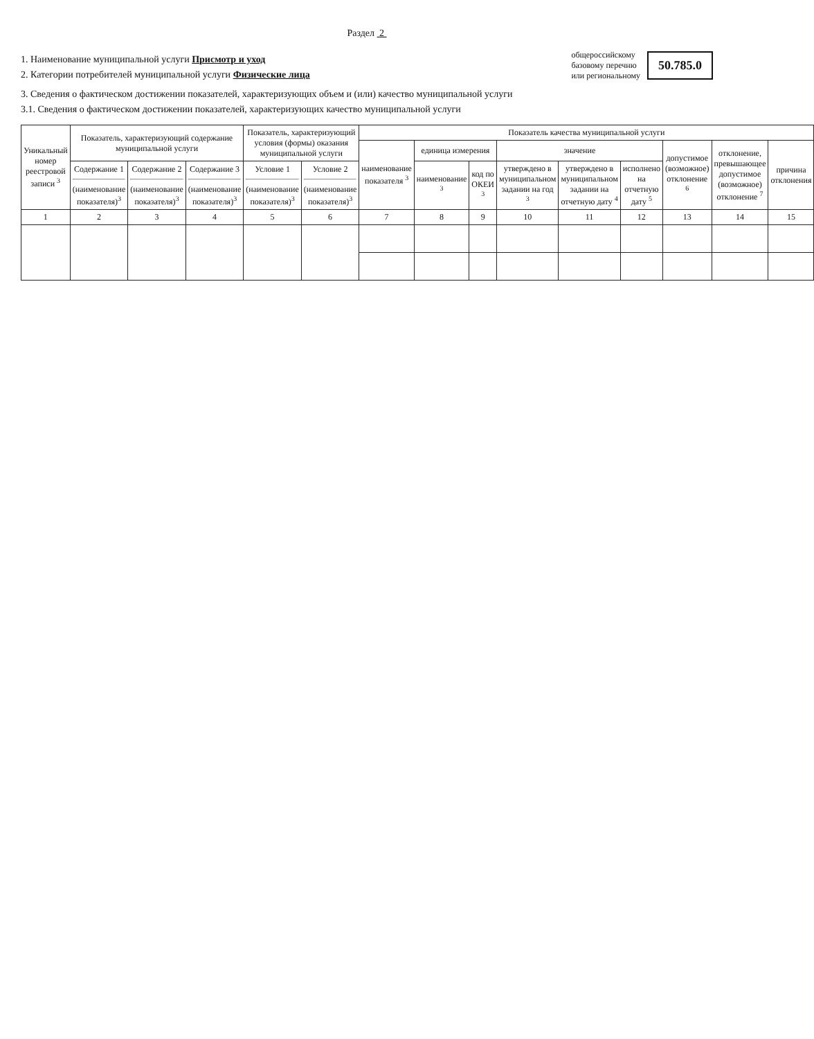Раздел 2
1. Наименование муниципальной услуги Присмотр и уход
2. Категории потребителей муниципальной услуги Физические лица
общероссийскому
базовому перечню
или региональному
50.785.0
3. Сведения о фактическом достижении показателей, характеризующих объем и (или) качество муниципальной услуги
3.1. Сведения о фактическом достижении показателей, характеризующих качество муниципальной услуги
| Уникальный номер реестровой записи <sup>3</sup> | Показатель, характеризующий содержание муниципальной услуги | | | Показатель, характеризующий условия (формы) оказания муниципальной услуги | | Показатель качества муниципальной услуги | | | | | | | | |
| --- | --- | --- | --- | --- | --- | --- | --- | --- | --- | --- | --- | --- | --- | --- |
| | | | | | | наименование показателя <sup>3</sup> | единица измерения | | значение | | | допустимое (возможное) отклонение <sup>6</sup> | отклонение, превышающее допустимое (возможное) отклонение <sup>7</sup> | причина отклонения |
| | Содержание 1 (наименование показателя)<sup>3</sup> | Содержание 2 (наименование показателя)<sup>3</sup> | Содержание 3 (наименование показателя)<sup>3</sup> | Условие 1 (наименование показателя)<sup>3</sup> | Условие 2 (наименование показателя)<sup>3</sup> | | наименование <sup>3</sup> | код по ОКЕИ <sup>3</sup> | утверждено в муниципальном задании на год <sup>3</sup> | утверждено в муниципальном задании на отчетную дату <sup>4</sup> | исполнено на отчетную дату <sup>5</sup> | | | |
| 1 | 2 | 3 | 4 | 5 | 6 | 7 | 8 | 9 | 10 | 11 | 12 | 13 | 14 | 15 |